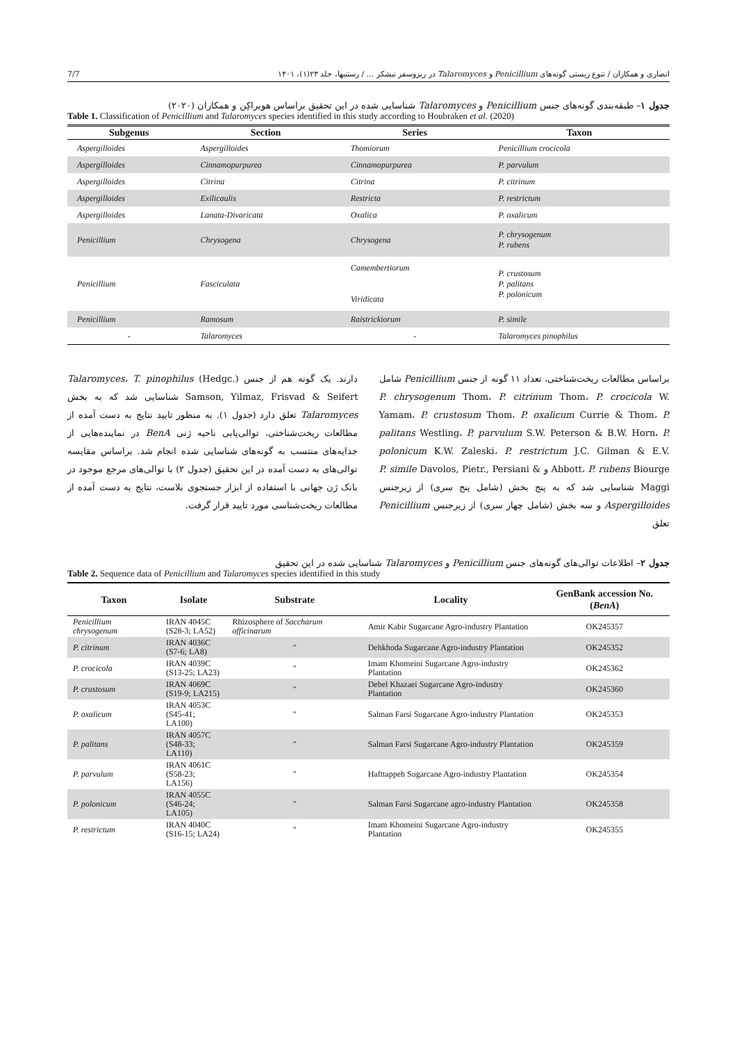انصاری و همکاران / تنوع زیستی گونه‌های Penicillium و Talaromyces در ریزوسفر نیشکر ... / رستنیها، جلد ۲۳(۱)، ۱۴۰۱ 7/7
جدول ۱– طبقه‌بندی گونه‌های جنس Penicillium و Talaromyces شناسایی شده در این تحقیق براساس هوبراکِن و همکاران (۲۰۲۰)
Table 1. Classification of Penicillium and Talaromyces species identified in this study according to Houbraken et al. (2020)
| Subgenus | Section | Series | Taxon |
| --- | --- | --- | --- |
| Aspergilloides | Aspergilloides | Thomiorum | Penicillium crocicola |
| Aspergilloides | Cinnamopurpurea | Cinnamopurpurea | P. parvulum |
| Aspergilloides | Citrina | Citrina | P. citrinum |
| Aspergilloides | Exilicaulis | Restricta | P. restrictum |
| Aspergilloides | Lanata-Divaricata | Oxalica | P. oxalicum |
| Penicillium | Chrysogena | Chrysogena | P. chrysogenum P. rubens |
| Penicillium | Fasciculata | Camembertiorum Viridicata | P. crustosum P. palitans P. polonicum |
| Penicillium | Ramosum | Raistrickiorum | P. simile |
| - | Talaromyces | - | Talaromyces pinophilus |
براساس مطالعات ریخت‌شناختی، تعداد ۱۱ گونه از جنس Penicillium شامل P. chrysogenum Thom، P. citrinum Thom، P. crocicola W. Yamam، P. crustosum Thom، P. oxalicum Currie & Thom، P. palitans Westling، P. parvulum S.W. Peterson & B.W. Horn، P. polonicum K.W. Zaleski، P. restrictum J.C. Gilman & E.V. Abbott، P. rubens Biourge و P. simile Davolos, Pietr., Persiani & Maggi شناسایی شد که به پنج بخش (شامل پنج سری) از زیرجنس Aspergilloides و سه بخش (شامل چهار سری) از زیرجنس Penicillium تعلق
دارند. یک گونه هم از جنس Talaromyces، T. pinophilus (Hedgc.) Samson, Yilmaz, Frisvad & Seifert شناسایی شد که به بخش Talaromyces تعلق دارد (جدول ۱). به منظور تایید نتایج به دست آمده از مطالعات ریخت‌شناختی، توالی‌یابی ناحیه ژنی BenA در نماینده‌هایی از جدایه‌های منتسب به گونه‌های شناسایی شده انجام شد. براساس مقایسه توالی‌های به دست آمده در این تحقیق (جدول ۲) با توالی‌های مرجع موجود در بانک ژن جهانی با استفاده از ابزار جستجوی بلاست، نتایج به دست آمده از مطالعات ریخت‌شناسی مورد تایید قرار گرفت.
جدول ۲– اطلاعات توالی‌های گونه‌های جنس Penicillium و Talaromyces شناسایی شده در این تحقیق
Table 2. Sequence data of Penicillium and Talaromyces species identified in this study
| Taxon | Isolate | Substrate | Locality | GenBank accession No. ( BenA ) |
| --- | --- | --- | --- | --- |
| Penicillium chrysogenum | IRAN 4045C (S28-3; LA52) | Rhizosphere of Saccharum officinarum | Amir Kabir Sugarcane Agro-industry Plantation | OK245357 |
| P. citrinum | IRAN 4036C (S7-6; LA8) | " | Dehkhoda Sugarcane Agro-industry Plantation | OK245352 |
| P. crocicola | IRAN 4039C (S13-25; LA23) | " | Imam Khomeini Sugarcane Agro-industry Plantation | OK245362 |
| P. crustosum | IRAN 4069C (S19-9; LA215) | " | Debel Khazaei Sugarcane Agro-industry Plantation | OK245360 |
| P. oxalicum | IRAN 4053C (S45-41; LA100) | " | Salman Farsi Sugarcane Agro-industry Plantation | OK245353 |
| P. palitans | IRAN 4057C (S48-33; LA110) | " | Salman Farsi Sugarcane Agro-industry Plantation | OK245359 |
| P. parvulum | IRAN 4061C (S58-23; LA156) | " | Hafttappeh Sugarcane Agro-industry Plantation | OK245354 |
| P. polonicum | IRAN 4055C (S46-24; LA105) | " | Salman Farsi Sugarcane agro-industry Plantation | OK245358 |
| P. restrictum | IRAN 4040C (S16-15; LA24) | " | Imam Khomeini Sugarcane Agro-industry Plantation | OK245355 |